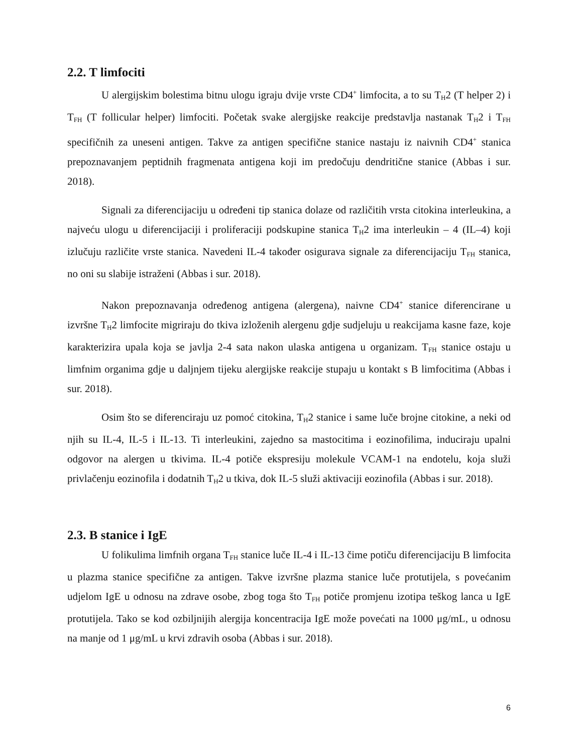2.2. T limfociti
U alergijskim bolestima bitnu ulogu igraju dvije vrste CD4<sup>+</sup> limfocita, a to su T<sub>H</sub>2 (T helper 2) i T<sub>FH</sub> (T follicular helper) limfociti. Početak svake alergijske reakcije predstavlja nastanak T<sub>H</sub>2 i T<sub>FH</sub> specifičnih za uneseni antigen. Takve za antigen specifične stanice nastaju iz naivnih CD4<sup>+</sup> stanica prepoznavanjem peptidnih fragmenata antigena koji im predočuju dendritične stanice (Abbas i sur. 2018).
Signali za diferencijaciju u određeni tip stanica dolaze od različitih vrsta citokina interleukina, a najveću ulogu u diferencijaciji i proliferaciji podskupine stanica T<sub>H</sub>2 ima interleukin – 4 (IL–4) koji izlučuju različite vrste stanica. Navedeni IL-4 također osigurava signale za diferencijaciju T<sub>FH</sub> stanica, no oni su slabije istraženi (Abbas i sur. 2018).
Nakon prepoznavanja određenog antigena (alergena), naivne CD4<sup>+</sup> stanice diferencirane u izvršne T<sub>H</sub>2 limfocite migriraju do tkiva izloženih alergenu gdje sudjeluju u reakcijama kasne faze, koje karakterizira upala koja se javlja 2-4 sata nakon ulaska antigena u organizam. T<sub>FH</sub> stanice ostaju u limfnim organima gdje u daljnjem tijeku alergijske reakcije stupaju u kontakt s B limfocitima (Abbas i sur. 2018).
Osim što se diferenciraju uz pomoć citokina, T<sub>H</sub>2 stanice i same luče brojne citokine, a neki od njih su IL-4, IL-5 i IL-13. Ti interleukini, zajedno sa mastocitima i eozinofilima, induciraju upalni odgovor na alergen u tkivima. IL-4 potiče ekspresiju molekule VCAM-1 na endotelu, koja služi privlačenju eozinofila i dodatnih T<sub>H</sub>2 u tkiva, dok IL-5 služi aktivaciji eozinofila (Abbas i sur. 2018).
2.3. B stanice i IgE
U folikulima limfnih organa T<sub>FH</sub> stanice luče IL-4 i IL-13 čime potiču diferencijaciju B limfocita u plazma stanice specifične za antigen. Takve izvršne plazma stanice luče protutijela, s povećanim udjelom IgE u odnosu na zdrave osobe, zbog toga što T<sub>FH</sub> potiče promjenu izotipa teškog lanca u IgE protutijela. Tako se kod ozbiljnijih alergija koncentracija IgE može povećati na 1000 μg/mL, u odnosu na manje od 1 μg/mL u krvi zdravih osoba (Abbas i sur. 2018).
6